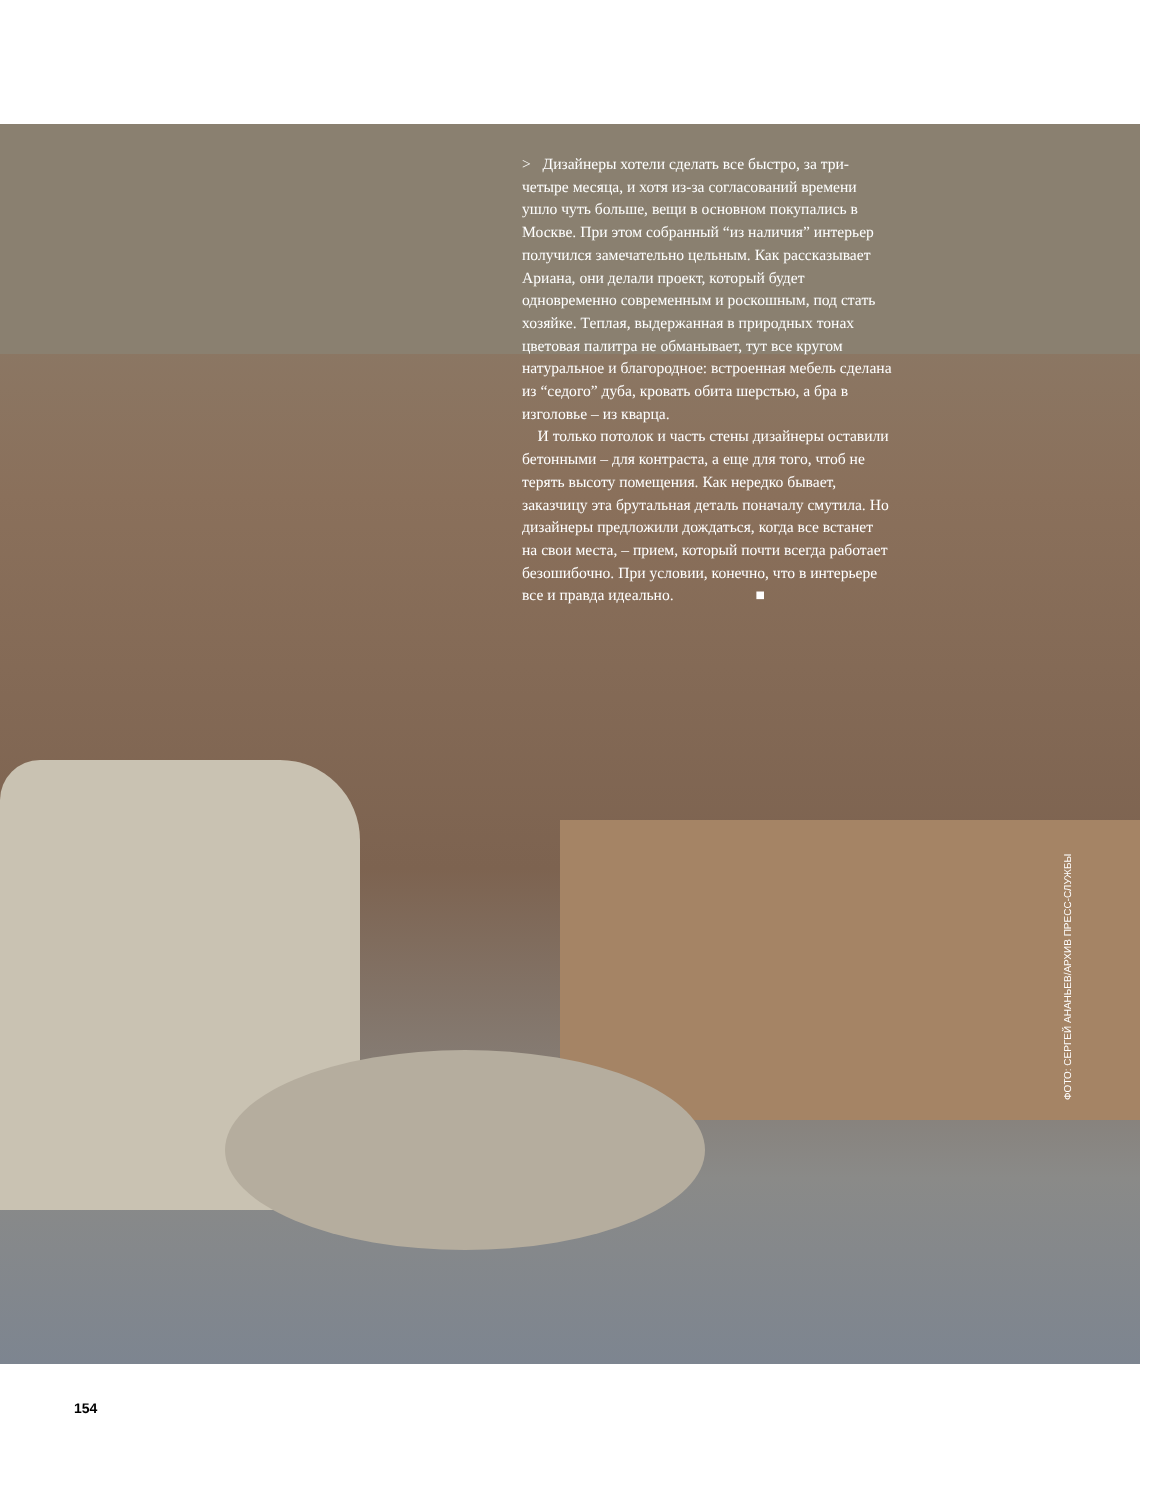> Дизайнеры хотели сделать все быстро, за три-четыре месяца, и хотя из-за согласований времени ушло чуть больше, вещи в основном покупались в Москве. При этом собранный “из наличия” интерьер получился замечательно цельным. Как рассказывает Ариана, они делали проект, который будет одновременно современным и роскошным, под стать хозяйке. Теплая, выдержанная в природных тонах цветовая палитра не обманывает, тут все кругом натуральное и благородное: встроенная мебель сделана из “седого” дуба, кровать обита шерстью, а бра в изголовье – из кварца.
И только потолок и часть стены дизайнеры оставили бетонными – для контраста, а еще для того, чтоб не терять высоту помещения. Как нередко бывает, заказчицу эта брутальная деталь поначалу смутила. Но дизайнеры предложили дождаться, когда все встанет на свои места, – прием, который почти всегда работает безошибочно. При условии, конечно, что в интерьере все и правда идеально. ■
ФОТО: СЕРГЕЙ АНАНЬЕВ/АРХИВ ПРЕСС-СЛУЖБЫ
154